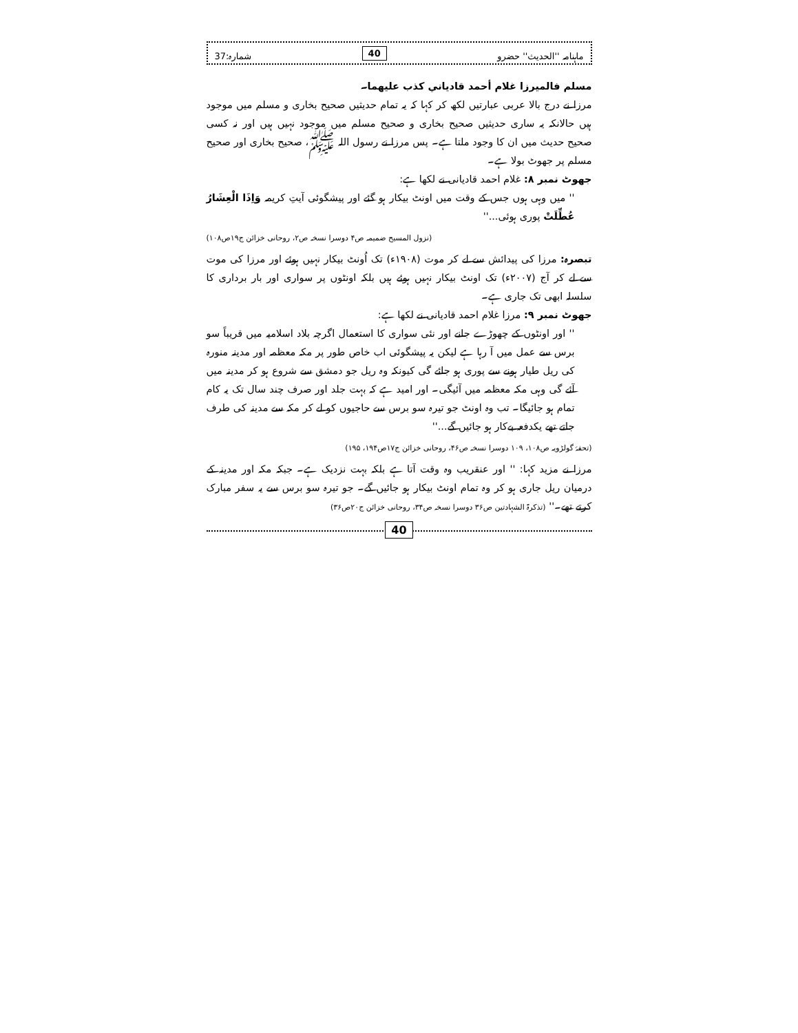ماہنامہ ''الحدیث'' حضرو 40 شمارہ:37
مسلم فالميرزا غلام أحمد قادياني كذب عليهما۔
مرزا نے درج بالا عربی عبارتیں لکھ کر کہا کہ یہ تمام حدیثیں صحیح بخاری و مسلم میں موجود ہیں حالانکہ یہ ساری حدیثیں صحیح بخاری و صحیح مسلم میں موجود نہیں ہیں اور نہ کسی صحیح حدیث میں ان کا وجود ملتا ہے۔ پس مرزا نے رسول اللہ ﷺ، صحیح بخاری اور صحیح مسلم پر جھوٹ بولا ہے۔
جھوٹ نمبر ۸: غلام احمد قادیانی نے لکھا ہے:
'' میں وہی ہوں جس کے وقت میں اونٹ بیکار ہو گئے اور پیشگوئی آیتِ کریمہ وَاِذَا الْعِشَارُ عُطِّلَتْ پوری ہوئی...''
(نزول المسیح ضمیمہ ص۴ دوسرا نسخہ ص۲، روحانی خزائن ج۱۹ص۱۰۸)
تبصرہ: مرزا کی پیدائش سے لے کر موت (۱۹۰۸ء) تک اُونٹ بیکار نہیں ہوئے اور مرزا کی موت سے لے کر آج (۲۰۰۷ء) تک اونٹ بیکار نہیں ہوئے ہیں بلکہ اونٹوں پر سواری اور بار برداری کا سلسلہ ابھی تک جاری ہے۔
جھوٹ نمبر ۹: مرزا غلام احمد قادیانی نے لکھا ہے:
'' اور اونٹوں کے چھوڑے جانے اور نئی سواری کا استعمال اگرچہ بلاد اسلامیہ میں قریباً سو برس سے عمل میں آ رہا ہے لیکن یہ پیشگوئی اب خاص طور پر مکہ معظمہ اور مدینہ منورہ کی ریل طیار ہونے سے پوری ہو جائے گی کیونکہ وہ ریل جو دمشق سے شروع ہو کر مدینہ میں آئے گی وہی مکہ معظمہ میں آئیگی۔ اور امید ہے کہ بہت جلد اور صرف چند سال تک یہ کام تمام ہو جائیگا۔ تب وہ اونٹ جو تیرہ سو برس سے حاجیوں کو لے کر مکہ سے مدینہ کی طرف جاتے تھے یکدفعہ بےکار ہو جائیں گے...''
(تحفۂ گولڑویہ ص۱۰۸، ۱۰۹ دوسرا نسخہ ص۴۶، روحانی خزائن ج۱۷ص۱۹۴، ۱۹۵)
مرزا نے مزید کہا: '' اور عنقریب وہ وقت آتا ہے بلکہ بہت نزدیک ہے۔ جبکہ مکہ اور مدینہ کے درمیان ریل جاری ہو کر وہ تمام اونٹ بیکار ہو جائیں گے۔ جو تیرہ سو برس سے یہ سفر مبارک کرتے تھے۔'' (تذکرۃ الشہادتین ص۳۶ دوسرا نسخہ ص۳۴، روحانی خزائن ج۲۰ص۳۶)
40